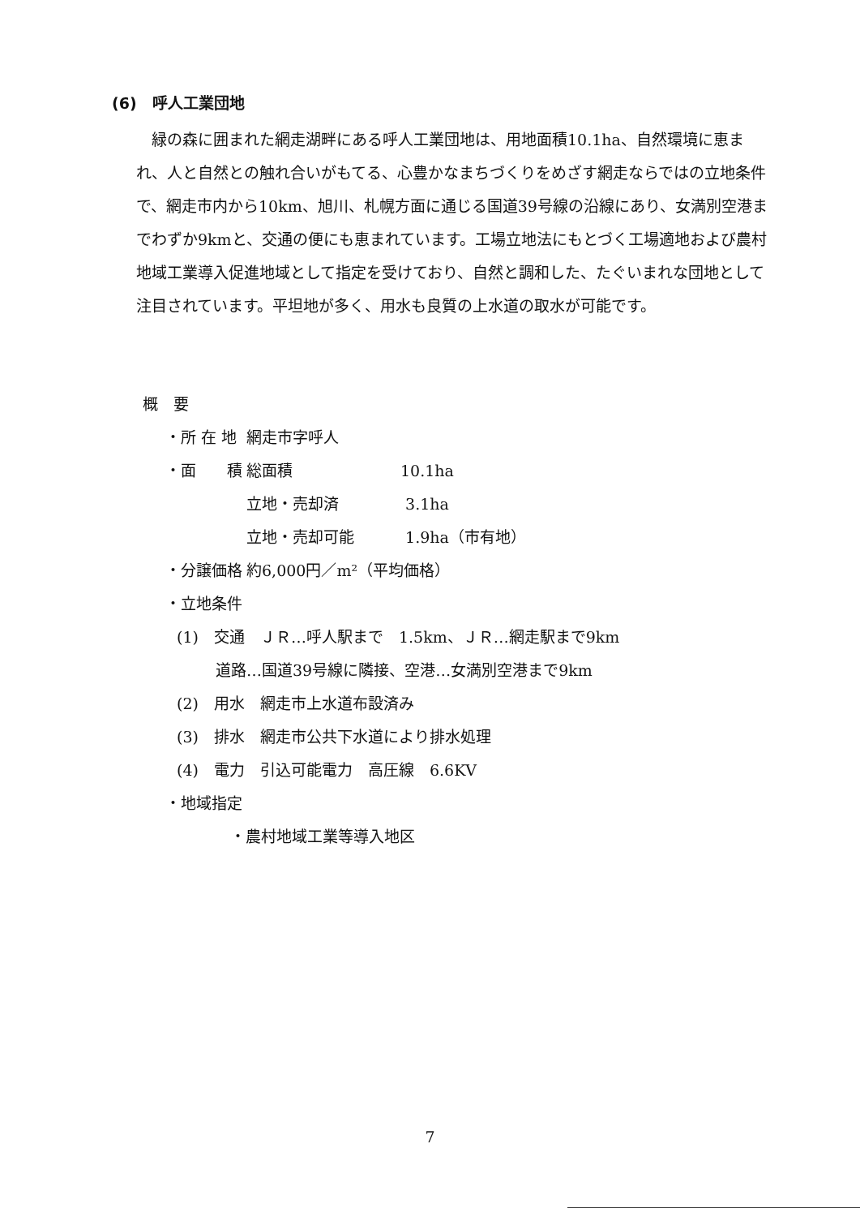(6)　呼人工業団地
緑の森に囲まれた網走湖畔にある呼人工業団地は、用地面積10.1ha、自然環境に恵まれ、人と自然との触れ合いがもてる、心豊かなまちづくりをめざす網走ならではの立地条件で、網走市内から10km、旭川、札幌方面に通じる国道39号線の沿線にあり、女満別空港までわずか9kmと、交通の便にも恵まれています。工場立地法にもとづく工場適地および農村地域工業導入促進地域として指定を受けており、自然と調和した、たぐいまれな団地として注目されています。平坦地が多く、用水も良質の上水道の取水が可能です。
概　要
・所 在 地 網走市字呼人
・面　　積 総面積 10.1ha
立地・売却済 3.1ha
立地・売却可能 1.9ha（市有地）
・分譲価格 約6,000円／m²（平均価格）
・立地条件
(1)　交通　ＪＲ…呼人駅まで　1.5km、ＪＲ…網走駅まで9km
道路…国道39号線に隣接、空港…女満別空港まで9km
(2)　用水　網走市上水道布設済み
(3)　排水　網走市公共下水道により排水処理
(4)　電力　引込可能電力　高圧線　6.6KV
・地域指定
・農村地域工業等導入地区
7